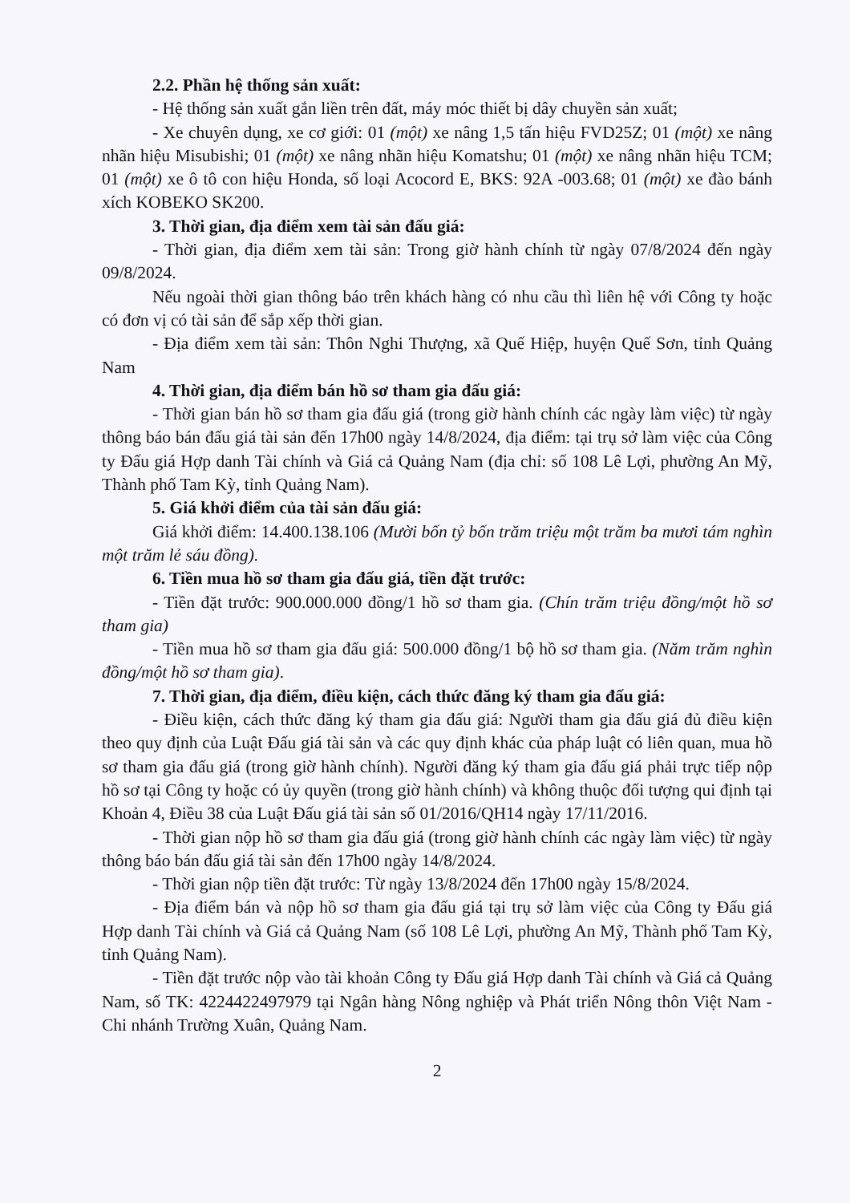2.2. Phần hệ thống sản xuất:
- Hệ thống sản xuất gắn liền trên đất, máy móc thiết bị dây chuyền sản xuất;
- Xe chuyên dụng, xe cơ giới: 01 (một) xe nâng 1,5 tấn hiệu FVD25Z; 01 (một) xe nâng nhãn hiệu Misubishi; 01 (một) xe nâng nhãn hiệu Komatshu; 01 (một) xe nâng nhãn hiệu TCM; 01 (một) xe ô tô con hiệu Honda, số loại Acocord E, BKS: 92A -003.68; 01 (một) xe đào bánh xích KOBEKO SK200.
3. Thời gian, địa điểm xem tài sản đấu giá:
- Thời gian, địa điểm xem tài sản: Trong giờ hành chính từ ngày 07/8/2024 đến ngày 09/8/2024.
Nếu ngoài thời gian thông báo trên khách hàng có nhu cầu thì liên hệ với Công ty hoặc có đơn vị có tài sản để sắp xếp thời gian.
- Địa điểm xem tài sản: Thôn Nghi Thượng, xã Quế Hiệp, huyện Quế Sơn, tỉnh Quảng Nam
4. Thời gian, địa điểm bán hồ sơ tham gia đấu giá:
- Thời gian bán hồ sơ tham gia đấu giá (trong giờ hành chính các ngày làm việc) từ ngày thông báo bán đấu giá tài sản đến 17h00 ngày 14/8/2024, địa điểm: tại trụ sở làm việc của Công ty Đấu giá Hợp danh Tài chính và Giá cả Quảng Nam (địa chỉ: số 108 Lê Lợi, phường An Mỹ, Thành phố Tam Kỳ, tỉnh Quảng Nam).
5. Giá khởi điểm của tài sản đấu giá:
Giá khởi điểm: 14.400.138.106 (Mười bốn tỷ bốn trăm triệu một trăm ba mươi tám nghìn một trăm lẻ sáu đồng).
6. Tiền mua hồ sơ tham gia đấu giá, tiền đặt trước:
- Tiền đặt trước: 900.000.000 đồng/1 hồ sơ tham gia. (Chín trăm triệu đồng/một hồ sơ tham gia)
- Tiền mua hồ sơ tham gia đấu giá: 500.000 đồng/1 bộ hồ sơ tham gia. (Năm trăm nghìn đồng/một hồ sơ tham gia).
7. Thời gian, địa điểm, điều kiện, cách thức đăng ký tham gia đấu giá:
- Điều kiện, cách thức đăng ký tham gia đấu giá: Người tham gia đấu giá đủ điều kiện theo quy định của Luật Đấu giá tài sản và các quy định khác của pháp luật có liên quan, mua hồ sơ tham gia đấu giá (trong giờ hành chính). Người đăng ký tham gia đấu giá phải trực tiếp nộp hồ sơ tại Công ty hoặc có ủy quyền (trong giờ hành chính) và không thuộc đối tượng qui định tại Khoản 4, Điều 38 của Luật Đấu giá tài sản số 01/2016/QH14 ngày 17/11/2016.
- Thời gian nộp hồ sơ tham gia đấu giá (trong giờ hành chính các ngày làm việc) từ ngày thông báo bán đấu giá tài sản đến 17h00 ngày 14/8/2024.
- Thời gian nộp tiền đặt trước: Từ ngày 13/8/2024 đến 17h00 ngày 15/8/2024.
- Địa điểm bán và nộp hồ sơ tham gia đấu giá tại trụ sở làm việc của Công ty Đấu giá Hợp danh Tài chính và Giá cả Quảng Nam (số 108 Lê Lợi, phường An Mỹ, Thành phố Tam Kỳ, tỉnh Quảng Nam).
- Tiền đặt trước nộp vào tài khoản Công ty Đấu giá Hợp danh Tài chính và Giá cả Quảng Nam, số TK: 4224422497979 tại Ngân hàng Nông nghiệp và Phát triển Nông thôn Việt Nam - Chi nhánh Trường Xuân, Quảng Nam.
2